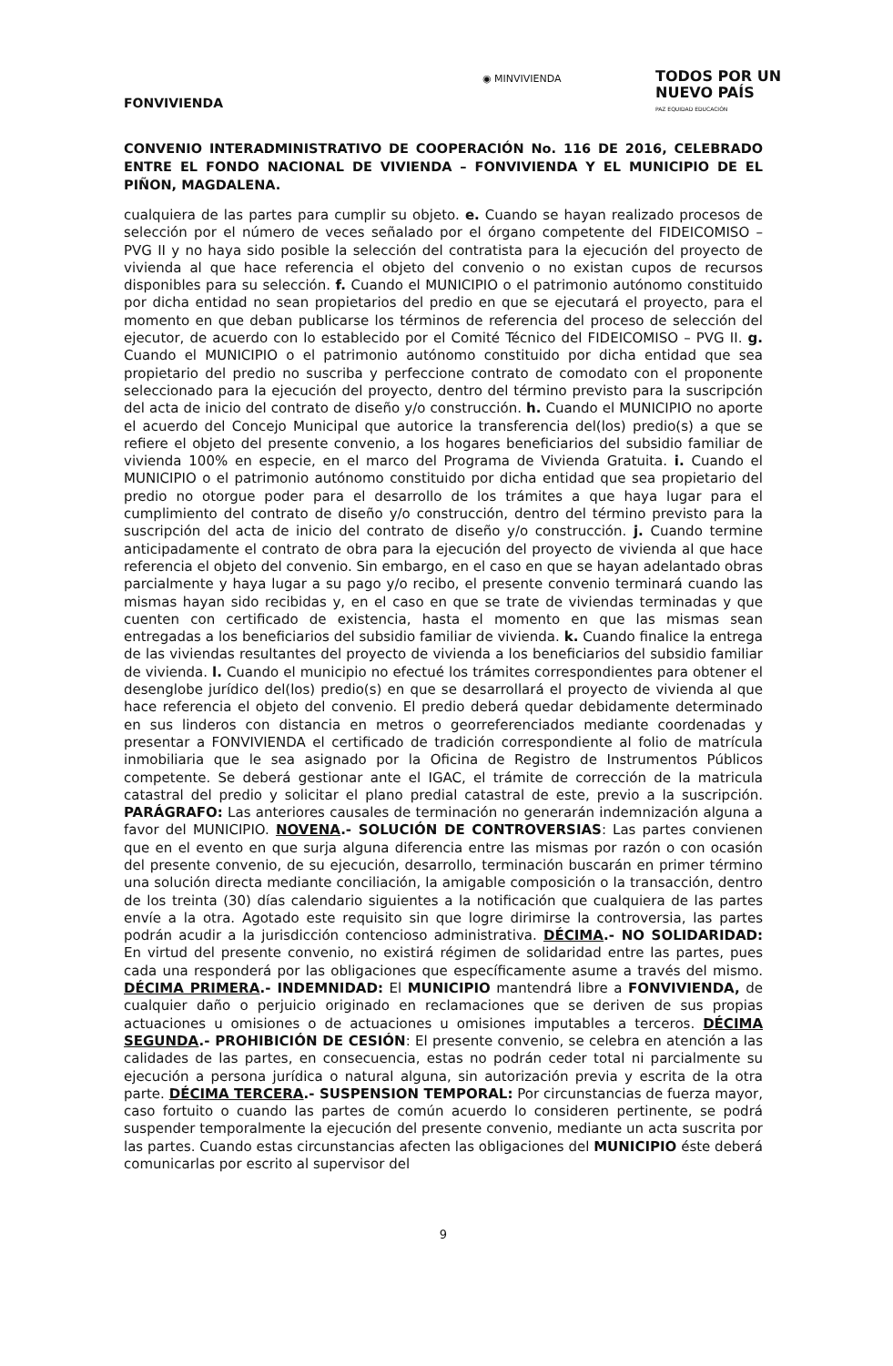◉ MINVIVIENDA
TODOS POR UN
NUEVO PAÍS
PAZ EQUIDAD EDUCACIÓN
FONVIVIENDA
CONVENIO INTERADMINISTRATIVO DE COOPERACIÓN No. 116 DE 2016, CELEBRADO ENTRE EL FONDO NACIONAL DE VIVIENDA – FONVIVIENDA Y EL MUNICIPIO DE EL PIÑON, MAGDALENA.
cualquiera de las partes para cumplir su objeto. e. Cuando se hayan realizado procesos de selección por el número de veces señalado por el órgano competente del FIDEICOMISO – PVG II y no haya sido posible la selección del contratista para la ejecución del proyecto de vivienda al que hace referencia el objeto del convenio o no existan cupos de recursos disponibles para su selección. f. Cuando el MUNICIPIO o el patrimonio autónomo constituido por dicha entidad no sean propietarios del predio en que se ejecutará el proyecto, para el momento en que deban publicarse los términos de referencia del proceso de selección del ejecutor, de acuerdo con lo establecido por el Comité Técnico del FIDEICOMISO – PVG II. g. Cuando el MUNICIPIO o el patrimonio autónomo constituido por dicha entidad que sea propietario del predio no suscriba y perfeccione contrato de comodato con el proponente seleccionado para la ejecución del proyecto, dentro del término previsto para la suscripción del acta de inicio del contrato de diseño y/o construcción. h. Cuando el MUNICIPIO no aporte el acuerdo del Concejo Municipal que autorice la transferencia del(los) predio(s) a que se refiere el objeto del presente convenio, a los hogares beneficiarios del subsidio familiar de vivienda 100% en especie, en el marco del Programa de Vivienda Gratuita. i. Cuando el MUNICIPIO o el patrimonio autónomo constituido por dicha entidad que sea propietario del predio no otorgue poder para el desarrollo de los trámites a que haya lugar para el cumplimiento del contrato de diseño y/o construcción, dentro del término previsto para la suscripción del acta de inicio del contrato de diseño y/o construcción. j. Cuando termine anticipadamente el contrato de obra para la ejecución del proyecto de vivienda al que hace referencia el objeto del convenio. Sin embargo, en el caso en que se hayan adelantado obras parcialmente y haya lugar a su pago y/o recibo, el presente convenio terminará cuando las mismas hayan sido recibidas y, en el caso en que se trate de viviendas terminadas y que cuenten con certificado de existencia, hasta el momento en que las mismas sean entregadas a los beneficiarios del subsidio familiar de vivienda. k. Cuando finalice la entrega de las viviendas resultantes del proyecto de vivienda a los beneficiarios del subsidio familiar de vivienda. l. Cuando el municipio no efectué los trámites correspondientes para obtener el desenglobe jurídico del(los) predio(s) en que se desarrollará el proyecto de vivienda al que hace referencia el objeto del convenio. El predio deberá quedar debidamente determinado en sus linderos con distancia en metros o georreferenciados mediante coordenadas y presentar a FONVIVIENDA el certificado de tradición correspondiente al folio de matrícula inmobiliaria que le sea asignado por la Oficina de Registro de Instrumentos Públicos competente. Se deberá gestionar ante el IGAC, el trámite de corrección de la matricula catastral del predio y solicitar el plano predial catastral de este, previo a la suscripción. PARÁGRAFO: Las anteriores causales de terminación no generarán indemnización alguna a favor del MUNICIPIO. NOVENA.- SOLUCIÓN DE CONTROVERSIAS: Las partes convienen que en el evento en que surja alguna diferencia entre las mismas por razón o con ocasión del presente convenio, de su ejecución, desarrollo, terminación buscarán en primer término una solución directa mediante conciliación, la amigable composición o la transacción, dentro de los treinta (30) días calendario siguientes a la notificación que cualquiera de las partes envíe a la otra. Agotado este requisito sin que logre dirimirse la controversia, las partes podrán acudir a la jurisdicción contencioso administrativa. DÉCIMA.- NO SOLIDARIDAD: En virtud del presente convenio, no existirá régimen de solidaridad entre las partes, pues cada una responderá por las obligaciones que específicamente asume a través del mismo. DÉCIMA PRIMERA.- INDEMNIDAD: El MUNICIPIO mantendrá libre a FONVIVIENDA, de cualquier daño o perjuicio originado en reclamaciones que se deriven de sus propias actuaciones u omisiones o de actuaciones u omisiones imputables a terceros. DÉCIMA SEGUNDA.- PROHIBICIÓN DE CESIÓN: El presente convenio, se celebra en atención a las calidades de las partes, en consecuencia, estas no podrán ceder total ni parcialmente su ejecución a persona jurídica o natural alguna, sin autorización previa y escrita de la otra parte. DÉCIMA TERCERA.- SUSPENSION TEMPORAL: Por circunstancias de fuerza mayor, caso fortuito o cuando las partes de común acuerdo lo consideren pertinente, se podrá suspender temporalmente la ejecución del presente convenio, mediante un acta suscrita por las partes. Cuando estas circunstancias afecten las obligaciones del MUNICIPIO éste deberá comunicarlas por escrito al supervisor del
9